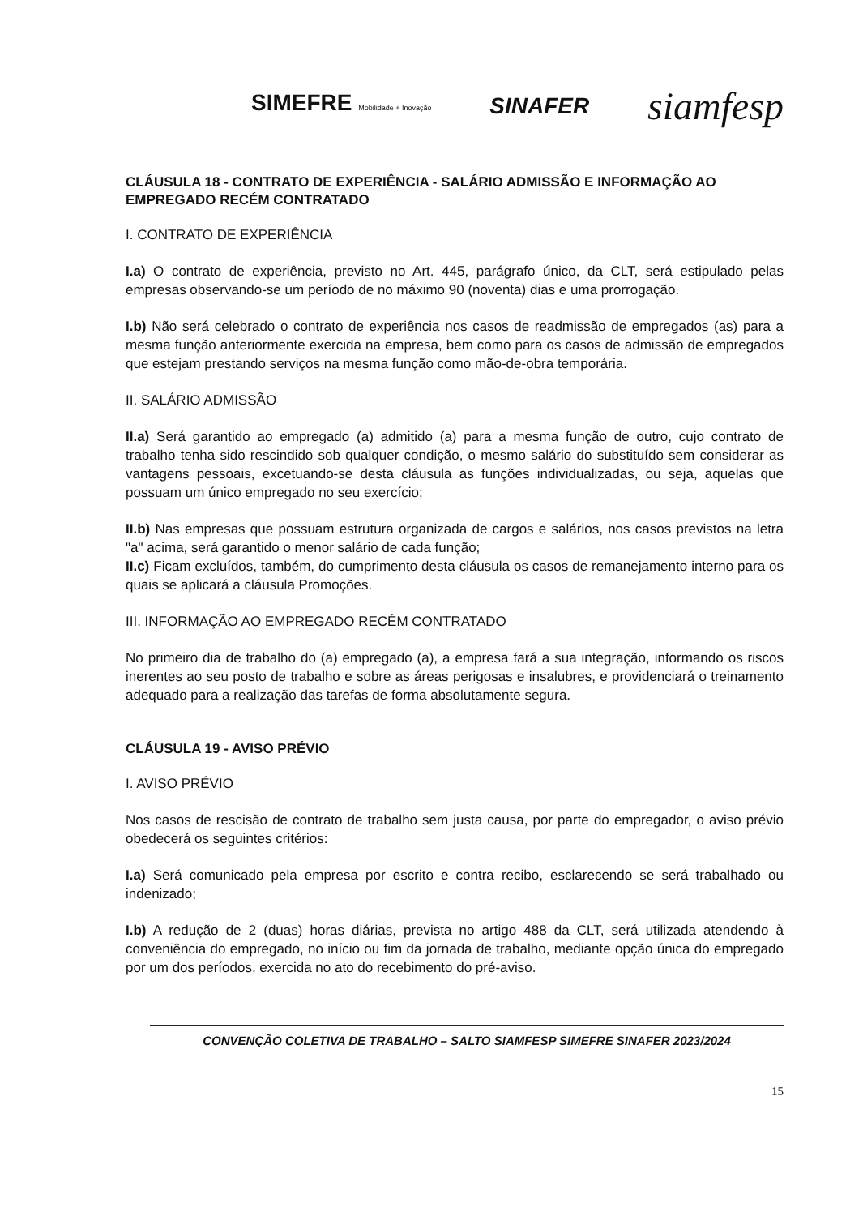SIMEFRE Mobilidade + Inovação SINAFER siamfesp
CLÁUSULA 18 - CONTRATO DE EXPERIÊNCIA - SALÁRIO ADMISSÃO E INFORMAÇÃO AO EMPREGADO RECÉM CONTRATADO
I. CONTRATO DE EXPERIÊNCIA
I.a) O contrato de experiência, previsto no Art. 445, parágrafo único, da CLT, será estipulado pelas empresas observando-se um período de no máximo 90 (noventa) dias e uma prorrogação.
I.b) Não será celebrado o contrato de experiência nos casos de readmissão de empregados (as) para a mesma função anteriormente exercida na empresa, bem como para os casos de admissão de empregados que estejam prestando serviços na mesma função como mão-de-obra temporária.
II. SALÁRIO ADMISSÃO
II.a) Será garantido ao empregado (a) admitido (a) para a mesma função de outro, cujo contrato de trabalho tenha sido rescindido sob qualquer condição, o mesmo salário do substituído sem considerar as vantagens pessoais, excetuando-se desta cláusula as funções individualizadas, ou seja, aquelas que possuam um único empregado no seu exercício;
II.b) Nas empresas que possuam estrutura organizada de cargos e salários, nos casos previstos na letra "a" acima, será garantido o menor salário de cada função;
II.c) Ficam excluídos, também, do cumprimento desta cláusula os casos de remanejamento interno para os quais se aplicará a cláusula Promoções.
III. INFORMAÇÃO AO EMPREGADO RECÉM CONTRATADO
No primeiro dia de trabalho do (a) empregado (a), a empresa fará a sua integração, informando os riscos inerentes ao seu posto de trabalho e sobre as áreas perigosas e insalubres, e providenciará o treinamento adequado para a realização das tarefas de forma absolutamente segura.
CLÁUSULA 19 - AVISO PRÉVIO
I. AVISO PRÉVIO
Nos casos de rescisão de contrato de trabalho sem justa causa, por parte do empregador, o aviso prévio obedecerá os seguintes critérios:
I.a) Será comunicado pela empresa por escrito e contra recibo, esclarecendo se será trabalhado ou indenizado;
I.b) A redução de 2 (duas) horas diárias, prevista no artigo 488 da CLT, será utilizada atendendo à conveniência do empregado, no início ou fim da jornada de trabalho, mediante opção única do empregado por um dos períodos, exercida no ato do recebimento do pré-aviso.
CONVENÇÃO COLETIVA DE TRABALHO – SALTO SIAMFESP SIMEFRE SINAFER 2023/2024
15